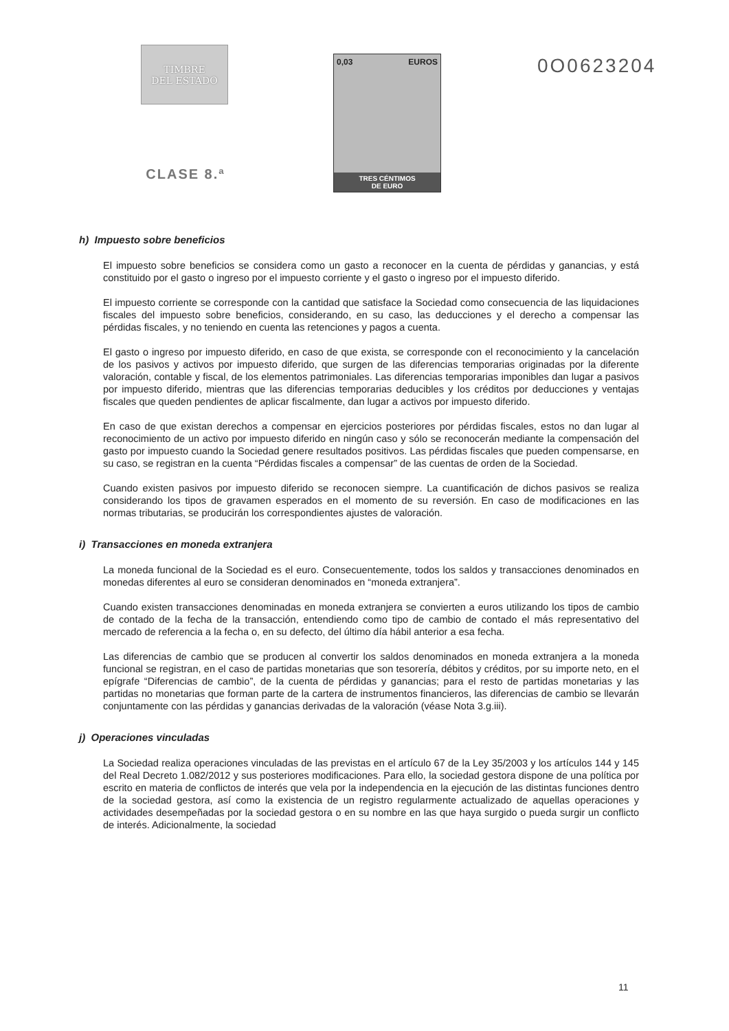TIMBRE
DEL ESTADO
CLASE 8.ª
0,03 EUROS
TRES CÉNTIMOS
DE EURO
0O0623204
h) Impuesto sobre beneficios
El impuesto sobre beneficios se considera como un gasto a reconocer en la cuenta de pérdidas y ganancias, y está constituido por el gasto o ingreso por el impuesto corriente y el gasto o ingreso por el impuesto diferido.
El impuesto corriente se corresponde con la cantidad que satisface la Sociedad como consecuencia de las liquidaciones fiscales del impuesto sobre beneficios, considerando, en su caso, las deducciones y el derecho a compensar las pérdidas fiscales, y no teniendo en cuenta las retenciones y pagos a cuenta.
El gasto o ingreso por impuesto diferido, en caso de que exista, se corresponde con el reconocimiento y la cancelación de los pasivos y activos por impuesto diferido, que surgen de las diferencias temporarias originadas por la diferente valoración, contable y fiscal, de los elementos patrimoniales. Las diferencias temporarias imponibles dan lugar a pasivos por impuesto diferido, mientras que las diferencias temporarias deducibles y los créditos por deducciones y ventajas fiscales que queden pendientes de aplicar fiscalmente, dan lugar a activos por impuesto diferido.
En caso de que existan derechos a compensar en ejercicios posteriores por pérdidas fiscales, estos no dan lugar al reconocimiento de un activo por impuesto diferido en ningún caso y sólo se reconocerán mediante la compensación del gasto por impuesto cuando la Sociedad genere resultados positivos. Las pérdidas fiscales que pueden compensarse, en su caso, se registran en la cuenta “Pérdidas fiscales a compensar” de las cuentas de orden de la Sociedad.
Cuando existen pasivos por impuesto diferido se reconocen siempre. La cuantificación de dichos pasivos se realiza considerando los tipos de gravamen esperados en el momento de su reversión. En caso de modificaciones en las normas tributarias, se producirán los correspondientes ajustes de valoración.
i) Transacciones en moneda extranjera
La moneda funcional de la Sociedad es el euro. Consecuentemente, todos los saldos y transacciones denominados en monedas diferentes al euro se consideran denominados en “moneda extranjera”.
Cuando existen transacciones denominadas en moneda extranjera se convierten a euros utilizando los tipos de cambio de contado de la fecha de la transacción, entendiendo como tipo de cambio de contado el más representativo del mercado de referencia a la fecha o, en su defecto, del último día hábil anterior a esa fecha.
Las diferencias de cambio que se producen al convertir los saldos denominados en moneda extranjera a la moneda funcional se registran, en el caso de partidas monetarias que son tesorería, débitos y créditos, por su importe neto, en el epígrafe “Diferencias de cambio”, de la cuenta de pérdidas y ganancias; para el resto de partidas monetarias y las partidas no monetarias que forman parte de la cartera de instrumentos financieros, las diferencias de cambio se llevarán conjuntamente con las pérdidas y ganancias derivadas de la valoración (véase Nota 3.g.iii).
j) Operaciones vinculadas
La Sociedad realiza operaciones vinculadas de las previstas en el artículo 67 de la Ley 35/2003 y los artículos 144 y 145 del Real Decreto 1.082/2012 y sus posteriores modificaciones. Para ello, la sociedad gestora dispone de una política por escrito en materia de conflictos de interés que vela por la independencia en la ejecución de las distintas funciones dentro de la sociedad gestora, así como la existencia de un registro regularmente actualizado de aquellas operaciones y actividades desempeñadas por la sociedad gestora o en su nombre en las que haya surgido o pueda surgir un conflicto de interés. Adicionalmente, la sociedad
11